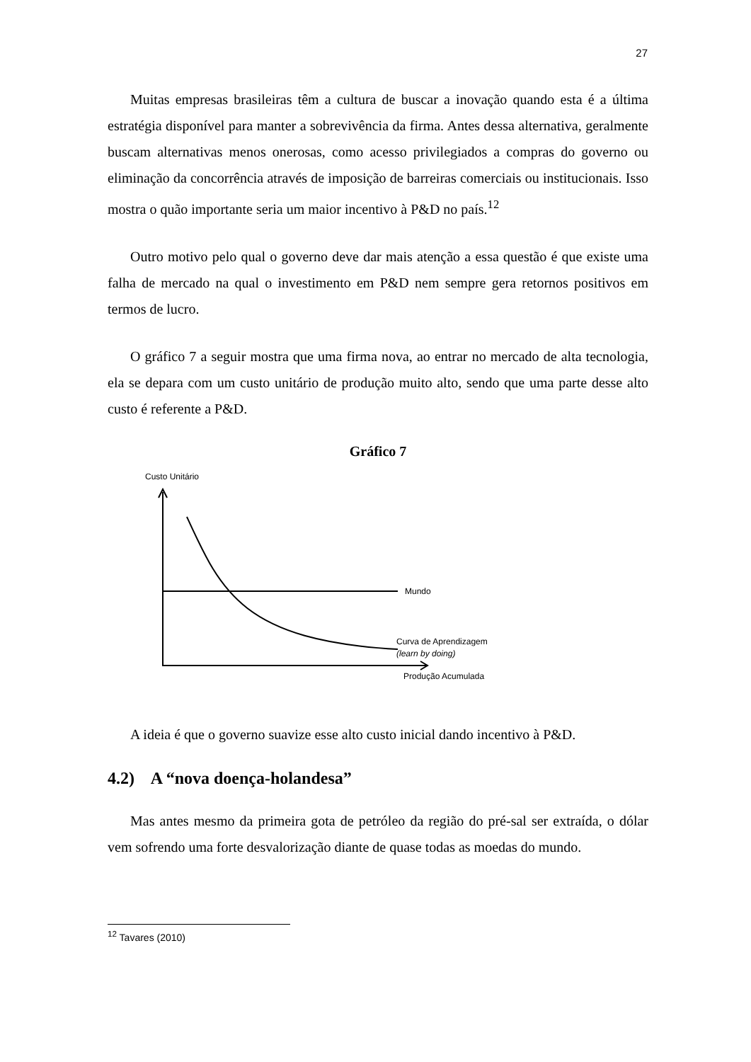27
Muitas empresas brasileiras têm a cultura de buscar a inovação quando esta é a última estratégia disponível para manter a sobrevivência da firma. Antes dessa alternativa, geralmente buscam alternativas menos onerosas, como acesso privilegiados a compras do governo ou eliminação da concorrência através de imposição de barreiras comerciais ou institucionais. Isso mostra o quão importante seria um maior incentivo à P&D no país.<sup>12</sup>
Outro motivo pelo qual o governo deve dar mais atenção a essa questão é que existe uma falha de mercado na qual o investimento em P&D nem sempre gera retornos positivos em termos de lucro.
O gráfico 7 a seguir mostra que uma firma nova, ao entrar no mercado de alta tecnologia, ela se depara com um custo unitário de produção muito alto, sendo que uma parte desse alto custo é referente a P&D.
Gráfico 7
Custo Unitário
Mundo
Curva de Aprendizagem
(learn by doing)
Produção Acumulada
A ideia é que o governo suavize esse alto custo inicial dando incentivo à P&D.
4.2) A “nova doença-holandesa”
Mas antes mesmo da primeira gota de petróleo da região do pré-sal ser extraída, o dólar vem sofrendo uma forte desvalorização diante de quase todas as moedas do mundo.
<sup>12</sup> Tavares (2010)